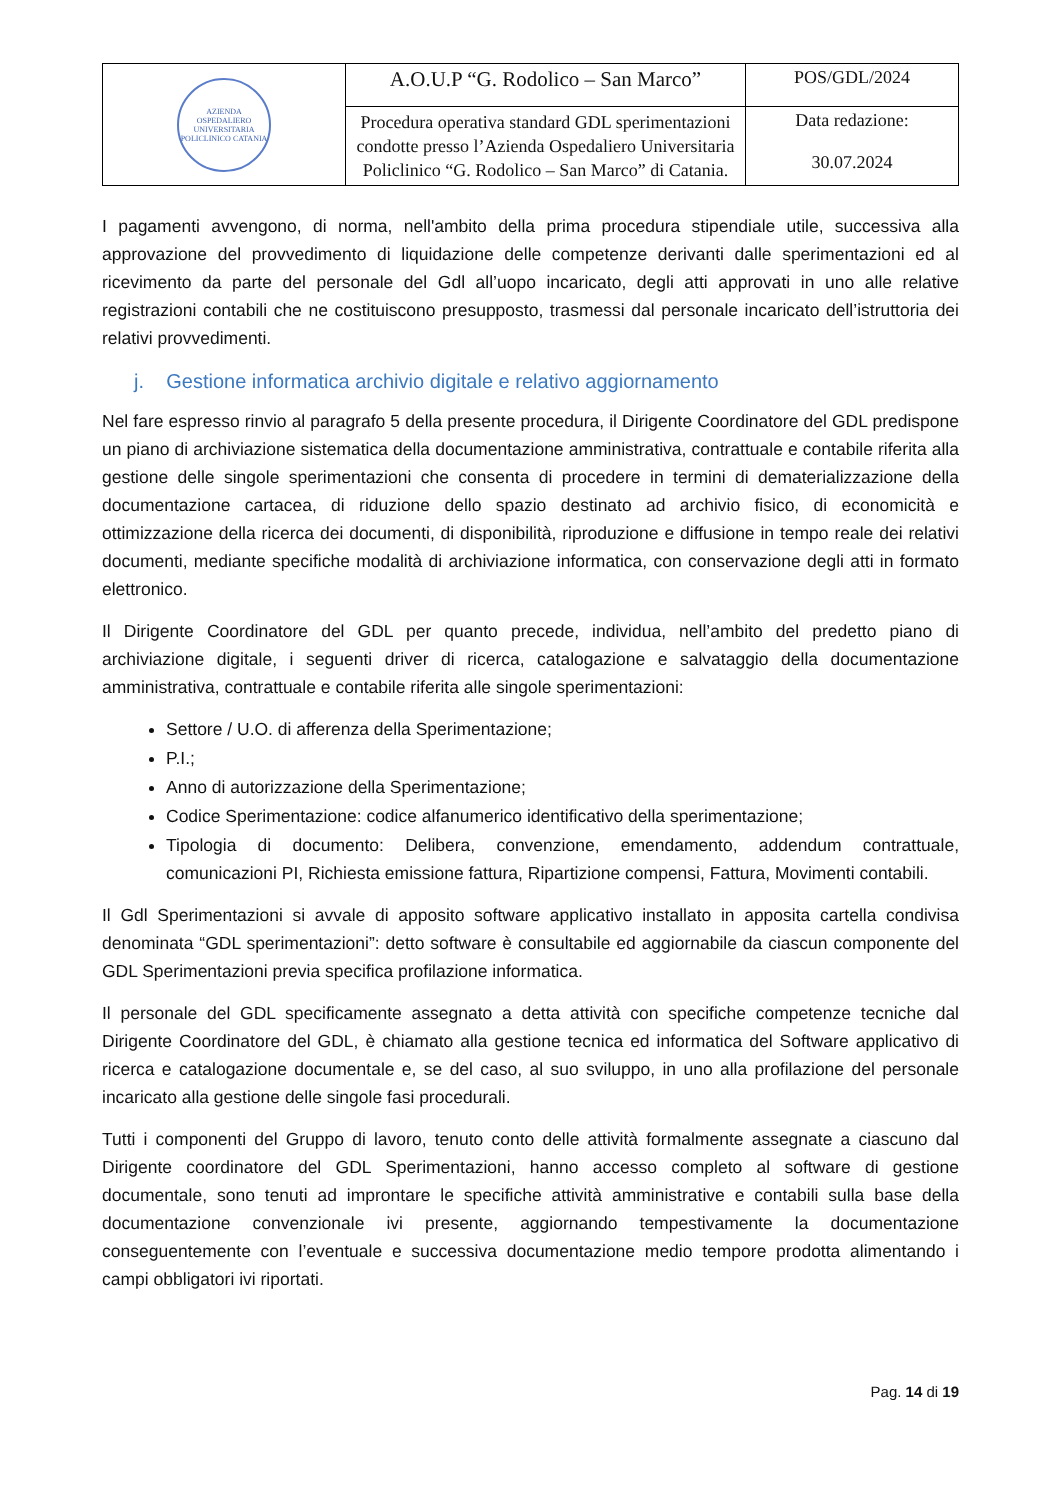| AZIENDA OSPEDALIERO UNIVERSITARIA POLICLINICO CATANIA | A.O.U.P “G. Rodolico – San Marco” | POS/GDL/2024 |
| | Procedura operativa standard GDL sperimentazioni condotte presso l’Azienda Ospedaliero Universitaria Policlinico “G. Rodolico – San Marco” di Catania. | Data redazione: 30.07.2024 |
I pagamenti avvengono, di norma, nell'ambito della prima procedura stipendiale utile, successiva alla approvazione del provvedimento di liquidazione delle competenze derivanti dalle sperimentazioni ed al ricevimento da parte del personale del Gdl all’uopo incaricato, degli atti approvati in uno alle relative registrazioni contabili che ne costituiscono presupposto, trasmessi dal personale incaricato dell’istruttoria dei relativi provvedimenti.
j. Gestione informatica archivio digitale e relativo aggiornamento
Nel fare espresso rinvio al paragrafo 5 della presente procedura, il Dirigente Coordinatore del GDL predispone un piano di archiviazione sistematica della documentazione amministrativa, contrattuale e contabile riferita alla gestione delle singole sperimentazioni che consenta di procedere in termini di dematerializzazione della documentazione cartacea, di riduzione dello spazio destinato ad archivio fisico, di economicità e ottimizzazione della ricerca dei documenti, di disponibilità, riproduzione e diffusione in tempo reale dei relativi documenti, mediante specifiche modalità di archiviazione informatica, con conservazione degli atti in formato elettronico.
Il Dirigente Coordinatore del GDL per quanto precede, individua, nell’ambito del predetto piano di archiviazione digitale, i seguenti driver di ricerca, catalogazione e salvataggio della documentazione amministrativa, contrattuale e contabile riferita alle singole sperimentazioni:
Settore / U.O. di afferenza della Sperimentazione;
P.I.;
Anno di autorizzazione della Sperimentazione;
Codice Sperimentazione: codice alfanumerico identificativo della sperimentazione;
Tipologia di documento: Delibera, convenzione, emendamento, addendum contrattuale, comunicazioni PI, Richiesta emissione fattura, Ripartizione compensi, Fattura, Movimenti contabili.
Il Gdl Sperimentazioni si avvale di apposito software applicativo installato in apposita cartella condivisa denominata “GDL sperimentazioni”: detto software è consultabile ed aggiornabile da ciascun componente del GDL Sperimentazioni previa specifica profilazione informatica.
Il personale del GDL specificamente assegnato a detta attività con specifiche competenze tecniche dal Dirigente Coordinatore del GDL, è chiamato alla gestione tecnica ed informatica del Software applicativo di ricerca e catalogazione documentale e, se del caso, al suo sviluppo, in uno alla profilazione del personale incaricato alla gestione delle singole fasi procedurali.
Tutti i componenti del Gruppo di lavoro, tenuto conto delle attività formalmente assegnate a ciascuno dal Dirigente coordinatore del GDL Sperimentazioni, hanno accesso completo al software di gestione documentale, sono tenuti ad improntare le specifiche attività amministrative e contabili sulla base della documentazione convenzionale ivi presente, aggiornando tempestivamente la documentazione conseguentemente con l’eventuale e successiva documentazione medio tempore prodotta alimentando i campi obbligatori ivi riportati.
Pag. 14 di 19